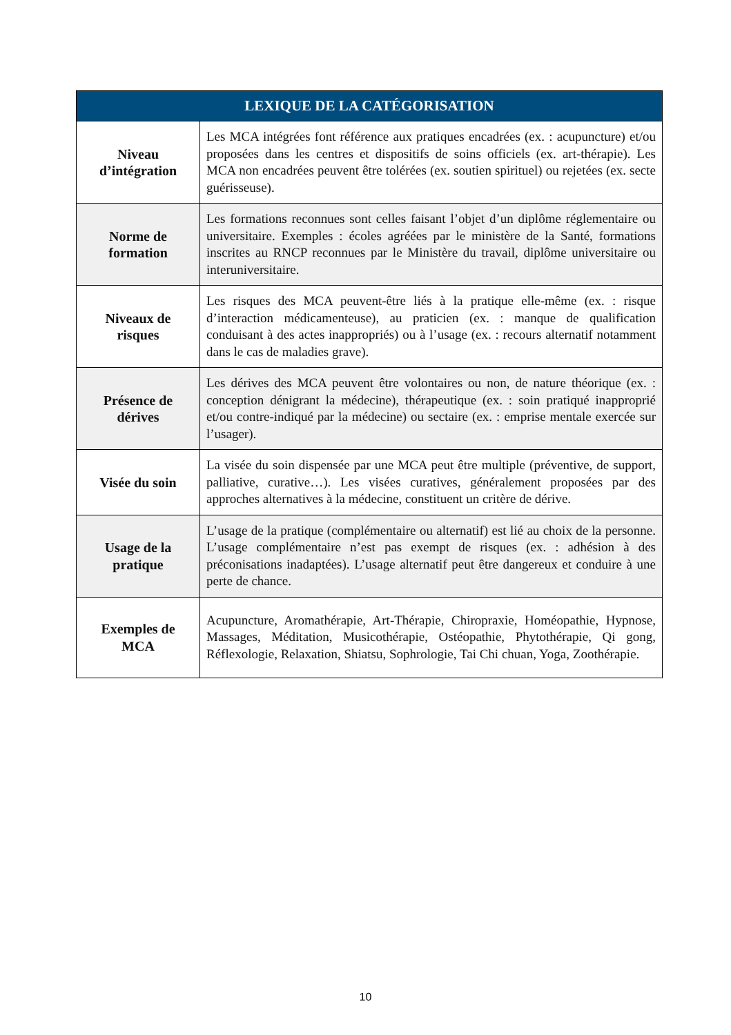| LEXIQUE DE LA CATÉGORISATION | |
| --- | --- |
| Niveau d’intégration | Les MCA intégrées font référence aux pratiques encadrées (ex. : acupuncture) et/ou proposées dans les centres et dispositifs de soins officiels (ex. art-thérapie). Les MCA non encadrées peuvent être tolérées (ex. soutien spirituel) ou rejetées (ex. secte guérisseuse). |
| Norme de formation | Les formations reconnues sont celles faisant l’objet d’un diplôme réglementaire ou universitaire. Exemples : écoles agréées par le ministère de la Santé, formations inscrites au RNCP reconnues par le Ministère du travail, diplôme universitaire ou interuniversitaire. |
| Niveaux de risques | Les risques des MCA peuvent-être liés à la pratique elle-même (ex. : risque d’interaction médicamenteuse), au praticien (ex. : manque de qualification conduisant à des actes inappropriés) ou à l’usage (ex. : recours alternatif notamment dans le cas de maladies grave). |
| Présence de dérives | Les dérives des MCA peuvent être volontaires ou non, de nature théorique (ex. : conception dénigrant la médecine), thérapeutique (ex. : soin pratiqué inapproprié et/ou contre-indiqué par la médecine) ou sectaire (ex. : emprise mentale exercée sur l’usager). |
| Visée du soin | La visée du soin dispensée par une MCA peut être multiple (préventive, de support, palliative, curative…). Les visées curatives, généralement proposées par des approches alternatives à la médecine, constituent un critère de dérive. |
| Usage de la pratique | L’usage de la pratique (complémentaire ou alternatif) est lié au choix de la personne. L’usage complémentaire n’est pas exempt de risques (ex. : adhésion à des préconisations inadaptées). L’usage alternatif peut être dangereux et conduire à une perte de chance. |
| Exemples de MCA | Acupuncture, Aromathérapie, Art-Thérapie, Chiropraxie, Homéopathie, Hypnose, Massages, Méditation, Musicothérapie, Ostéopathie, Phytothérapie, Qi gong, Réflexologie, Relaxation, Shiatsu, Sophrologie, Tai Chi chuan, Yoga, Zoothérapie. |
10